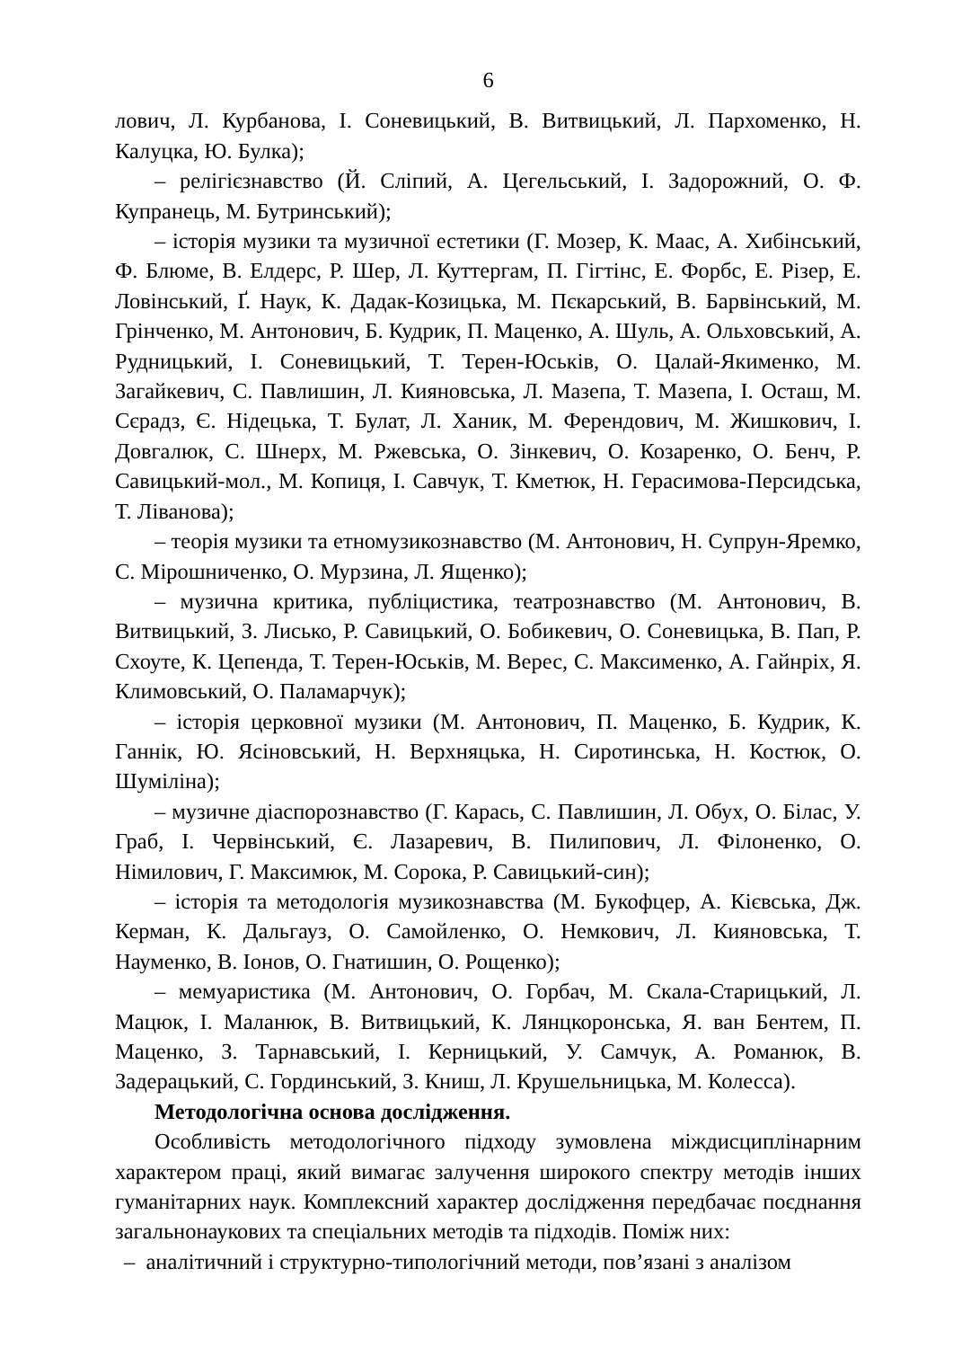6
лович, Л. Курбанова, І. Соневицький, В. Витвицький, Л. Пархоменко, Н. Калуцка, Ю. Булка);
– релігієзнавство (Й. Сліпий, А. Цегельський, І. Задорожний, О. Ф. Купранець, М. Бутринський);
– історія музики та музичної естетики (Г. Мозер, К. Маас, А. Хибінський, Ф. Блюме, В. Елдерс, Р. Шер, Л. Куттергам, П. Гігтінс, Е. Форбс, Е. Різер, Е. Ловінський, Ґ. Наук, К. Дадак-Козицька, М. Пєкарський, В. Барвінський, М. Грінченко, М. Антонович, Б. Кудрик, П. Маценко, А. Шуль, А. Ольховський, А. Рудницький, І. Соневицький, Т. Терен-Юськів, О. Цалай-Якименко, М. Загайкевич, С. Павлишин, Л. Кияновська, Л. Мазепа, Т. Мазепа, І. Осташ, М. Сєрадз, Є. Нідецька, Т. Булат, Л. Ханик, М. Ферендович, М. Жишкович, І. Довгалюк, С. Шнерх, М. Ржевська, О. Зінкевич, О. Козаренко, О. Бенч, Р. Савицький-мол., М. Копиця, І. Савчук, Т. Кметюк, Н. Герасимова-Персидська, Т. Ліванова);
– теорія музики та етномузикознавство (М. Антонович, Н. Супрун-Яремко, С. Мірошниченко, О. Мурзина, Л. Ященко);
– музична критика, публіцистика, театрознавство (М. Антонович, В. Витвицький, З. Лисько, Р. Савицький, О. Бобикевич, О. Соневицька, В. Пап, Р. Схоуте, К. Цепенда, Т. Терен-Юськів, М. Верес, С. Максименко, А. Гайнріх, Я. Климовський, О. Паламарчук);
– історія церковної музики (М. Антонович, П. Маценко, Б. Кудрик, К. Ганнік, Ю. Ясіновський, Н. Верхняцька, Н. Сиротинська, Н. Костюк, О. Шуміліна);
– музичне діаспорознавство (Г. Карась, С. Павлишин, Л. Обух, О. Білас, У. Граб, І. Червінський, Є. Лазаревич, В. Пилипович, Л. Філоненко, О. Німилович, Г. Максимюк, М. Сорока, Р. Савицький-син);
– історія та методологія музикознавства (М. Букофцер, А. Кієвська, Дж. Керман, К. Дальгауз, О. Самойленко, О. Немкович, Л. Кияновська, Т. Науменко, В. Іонов, О. Гнатишин, О. Рощенко);
– мемуаристика (М. Антонович, О. Горбач, М. Скала-Старицький, Л. Мацюк, І. Маланюк, В. Витвицький, К. Лянцкоронська, Я. ван Бентем, П. Маценко, З. Тарнавський, І. Керницький, У. Самчук, А. Романюк, В. Задерацький, С. Гординський, З. Книш, Л. Крушельницька, М. Колесса).
Методологічна основа дослідження.
Особливість методологічного підходу зумовлена міждисциплінарним характером праці, який вимагає залучення широкого спектру методів інших гуманітарних наук. Комплексний характер дослідження передбачає поєднання загальнонаукових та спеціальних методів та підходів. Поміж них:
– аналітичний і структурно-типологічний методи, пов’язані з аналізом